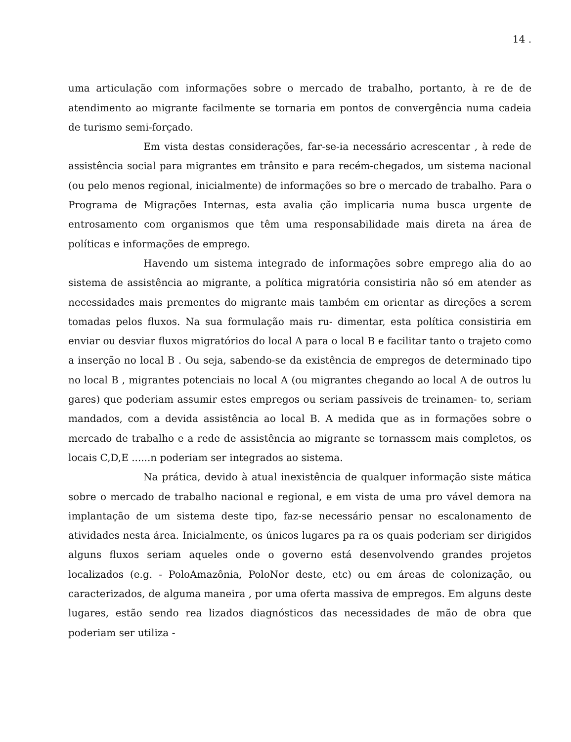14 .
uma articulação com informações sobre o mercado de trabalho, portanto, à re de de atendimento ao migrante facilmente se tornaria em pontos de convergência numa cadeia de turismo semi-forçado.
Em vista destas considerações, far-se-ia necessário acrescentar , à rede de assistência social para migrantes em trânsito e para recém-chegados, um sistema nacional (ou pelo menos regional, inicialmente) de informações so bre o mercado de trabalho. Para o Programa de Migrações Internas, esta avalia ção implicaria numa busca urgente de entrosamento com organismos que têm uma responsabilidade mais direta na área de políticas e informações de emprego.
Havendo um sistema integrado de informações sobre emprego alia do ao sistema de assistência ao migrante, a política migratória consistiria não só em atender as necessidades mais prementes do migrante mais também em orientar as direções a serem tomadas pelos fluxos. Na sua formulação mais ru- dimentar, esta política consistiria em enviar ou desviar fluxos migratórios do local A para o local B e facilitar tanto o trajeto como a inserção no local B . Ou seja, sabendo-se da existência de empregos de determinado tipo no local B , migrantes potenciais no local A (ou migrantes chegando ao local A de outros lu gares) que poderiam assumir estes empregos ou seriam passíveis de treinamen- to, seriam mandados, com a devida assistência ao local B. A medida que as in formações sobre o mercado de trabalho e a rede de assistência ao migrante se tornassem mais completos, os locais C,D,E ......n poderiam ser integrados ao sistema.
Na prática, devido à atual inexistência de qualquer informação siste mática sobre o mercado de trabalho nacional e regional, e em vista de uma pro vável demora na implantação de um sistema deste tipo, faz-se necessário pensar no escalonamento de atividades nesta área. Inicialmente, os únicos lugares pa ra os quais poderiam ser dirigidos alguns fluxos seriam aqueles onde o governo está desenvolvendo grandes projetos localizados (e.g. - PoloAmazônia, PoloNor deste, etc) ou em áreas de colonização, ou caracterizados, de alguma maneira , por uma oferta massiva de empregos. Em alguns deste lugares, estão sendo rea lizados diagnósticos das necessidades de mão de obra que poderiam ser utiliza -